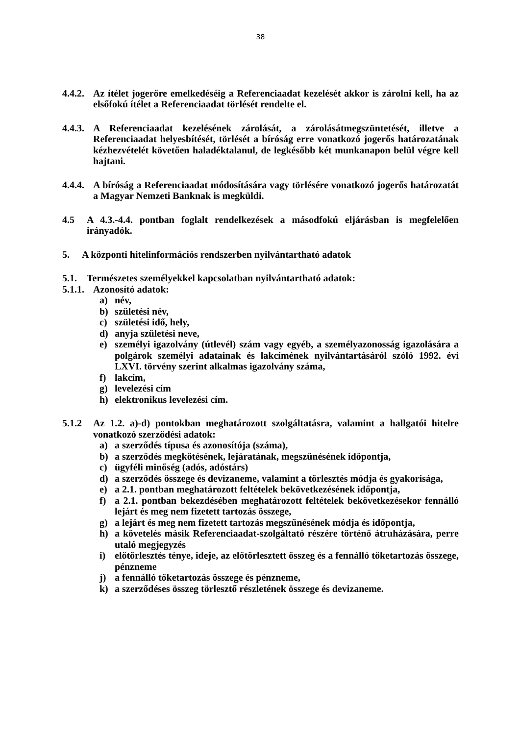38
4.4.2. Az ítélet jogerőre emelkedéséig a Referenciaadat kezelését akkor is zárolni kell, ha az elsőfokú ítélet a Referenciaadat törlését rendelte el.
4.4.3. A Referenciaadat kezelésének zárolását, a zárolásátmegszüntetését, illetve a Referenciaadat helyesbítését, törlését a bíróság erre vonatkozó jogerős határozatának kézhezvételét követően haladéktalanul, de legkésőbb két munkanapon belül végre kell hajtani.
4.4.4. A bíróság a Referenciaadat módosítására vagy törlésére vonatkozó jogerős határozatát a Magyar Nemzeti Banknak is megküldi.
4.5 A 4.3.-4.4. pontban foglalt rendelkezések a másodfokú eljárásban is megfelelően irányadók.
5. A központi hitelinformációs rendszerben nyilvántartható adatok
5.1. Természetes személyekkel kapcsolatban nyilvántartható adatok:
5.1.1. Azonosító adatok:
a) név,
b) születési név,
c) születési idő, hely,
d) anyja születési neve,
e) személyi igazolvány (útlevél) szám vagy egyéb, a személyazonosság igazolására a polgárok személyi adatainak és lakcímének nyilvántartásáról szóló 1992. évi LXVI. törvény szerint alkalmas igazolvány száma,
f) lakcím,
g) levelezési cím
h) elektronikus levelezési cím.
5.1.2 Az 1.2. a)-d) pontokban meghatározott szolgáltatásra, valamint a hallgatói hitelre vonatkozó szerződési adatok:
a) a szerződés típusa és azonosítója (száma),
b) a szerződés megkötésének, lejáratának, megszűnésének időpontja,
c) ügyféli minőség (adós, adóstárs)
d) a szerződés összege és devizaneme, valamint a törlesztés módja és gyakorisága,
e) a 2.1. pontban meghatározott feltételek bekövetkezésének időpontja,
f) a 2.1. pontban bekezdésében meghatározott feltételek bekövetkezésekor fennálló lejárt és meg nem fizetett tartozás összege,
g) a lejárt és meg nem fizetett tartozás megszűnésének módja és időpontja,
h) a követelés másik Referenciaadat-szolgáltató részére történő átruházására, perre utaló megjegyzés
i) előtörlesztés ténye, ideje, az előtörlesztett összeg és a fennálló tőketartozás összege, pénzneme
j) a fennálló tőketartozás összege és pénzneme,
k) a szerződéses összeg törlesztő részletének összege és devizaneme.